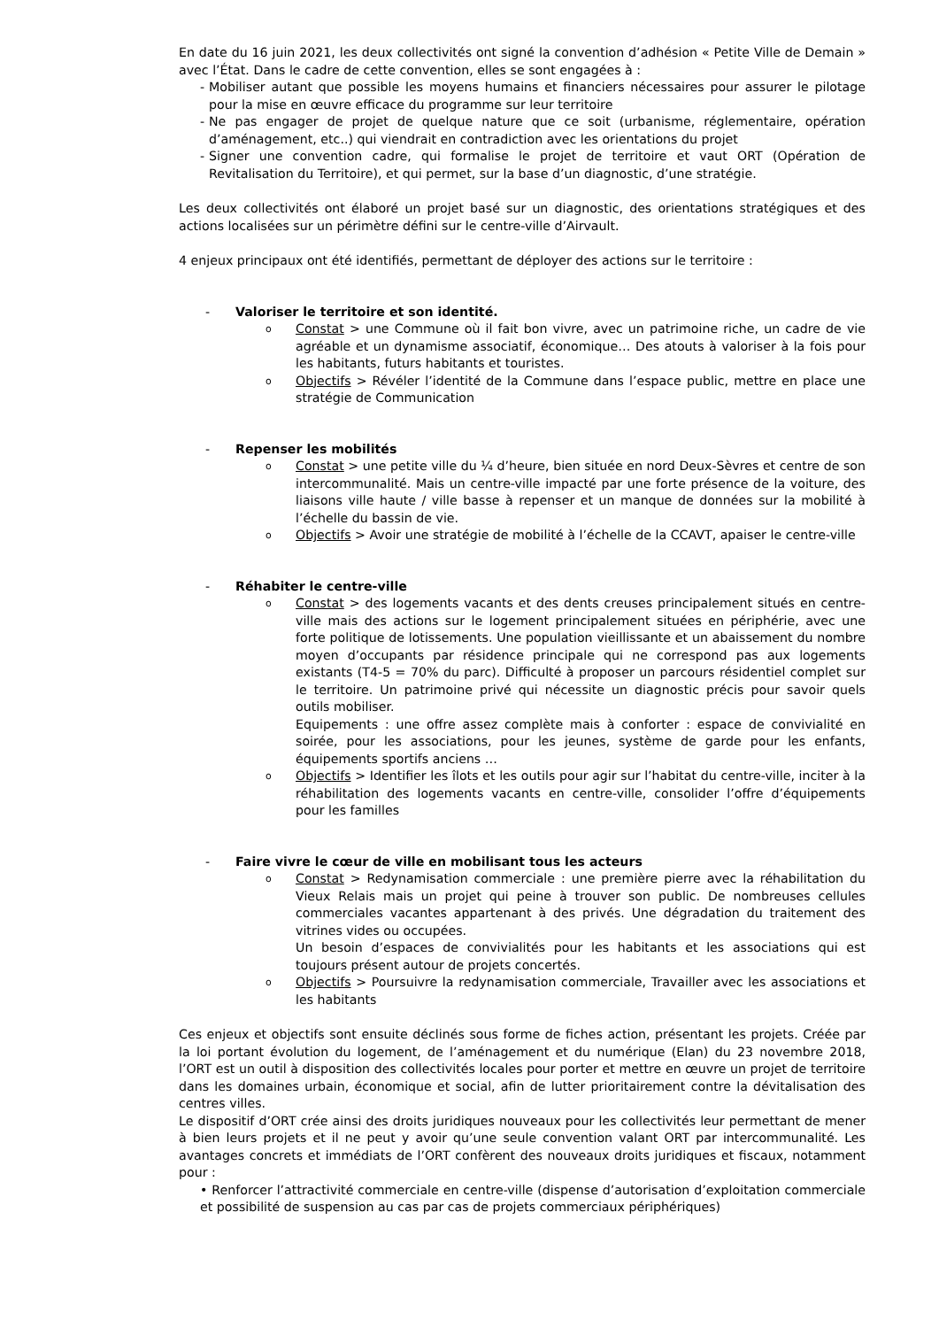En date du 16 juin 2021, les deux collectivités ont signé la convention d’adhésion « Petite Ville de Demain » avec l’État. Dans le cadre de cette convention, elles se sont engagées à :
- Mobiliser autant que possible les moyens humains et financiers nécessaires pour assurer le pilotage pour la mise en œuvre efficace du programme sur leur territoire
- Ne pas engager de projet de quelque nature que ce soit (urbanisme, réglementaire, opération d’aménagement, etc..) qui viendrait en contradiction avec les orientations du projet
- Signer une convention cadre, qui formalise le projet de territoire et vaut ORT (Opération de Revitalisation du Territoire), et qui permet, sur la base d’un diagnostic, d’une stratégie.
Les deux collectivités ont élaboré un projet basé sur un diagnostic, des orientations stratégiques et des actions localisées sur un périmètre défini sur le centre-ville d’Airvault.
4 enjeux principaux ont été identifiés, permettant de déployer des actions sur le territoire :
- Valoriser le territoire et son identité.
o
Constat > une Commune où il fait bon vivre, avec un patrimoine riche, un cadre de vie agréable et un dynamisme associatif, économique… Des atouts à valoriser à la fois pour les habitants, futurs habitants et touristes.
o
Objectifs > Révéler l’identité de la Commune dans l’espace public, mettre en place une stratégie de Communication
- Repenser les mobilités
o
Constat > une petite ville du ¼ d’heure, bien située en nord Deux-Sèvres et centre de son intercommunalité. Mais un centre-ville impacté par une forte présence de la voiture, des liaisons ville haute / ville basse à repenser et un manque de données sur la mobilité à l’échelle du bassin de vie.
o
Objectifs > Avoir une stratégie de mobilité à l’échelle de la CCAVT, apaiser le centre-ville
- Réhabiter le centre-ville
o
Constat > des logements vacants et des dents creuses principalement situés en centre-ville mais des actions sur le logement principalement situées en périphérie, avec une forte politique de lotissements. Une population vieillissante et un abaissement du nombre moyen d’occupants par résidence principale qui ne correspond pas aux logements existants (T4-5 = 70% du parc). Difficulté à proposer un parcours résidentiel complet sur le territoire. Un patrimoine privé qui nécessite un diagnostic précis pour savoir quels outils mobiliser.
Equipements : une offre assez complète mais à conforter : espace de convivialité en soirée, pour les associations, pour les jeunes, système de garde pour les enfants, équipements sportifs anciens …
o
Objectifs > Identifier les îlots et les outils pour agir sur l’habitat du centre-ville, inciter à la réhabilitation des logements vacants en centre-ville, consolider l’offre d’équipements pour les familles
- Faire vivre le cœur de ville en mobilisant tous les acteurs
o
Constat > Redynamisation commerciale : une première pierre avec la réhabilitation du Vieux Relais mais un projet qui peine à trouver son public. De nombreuses cellules commerciales vacantes appartenant à des privés. Une dégradation du traitement des vitrines vides ou occupées.
Un besoin d’espaces de convivialités pour les habitants et les associations qui est toujours présent autour de projets concertés.
o
Objectifs > Poursuivre la redynamisation commerciale, Travailler avec les associations et les habitants
Ces enjeux et objectifs sont ensuite déclinés sous forme de fiches action, présentant les projets. Créée par la loi portant évolution du logement, de l’aménagement et du numérique (Elan) du 23 novembre 2018, l’ORT est un outil à disposition des collectivités locales pour porter et mettre en œuvre un projet de territoire dans les domaines urbain, économique et social, afin de lutter prioritairement contre la dévitalisation des centres villes.
Le dispositif d’ORT crée ainsi des droits juridiques nouveaux pour les collectivités leur permettant de mener à bien leurs projets et il ne peut y avoir qu’une seule convention valant ORT par intercommunalité. Les avantages concrets et immédiats de l’ORT confèrent des nouveaux droits juridiques et fiscaux, notamment pour :
• Renforcer l’attractivité commerciale en centre-ville (dispense d’autorisation d’exploitation commerciale et possibilité de suspension au cas par cas de projets commerciaux périphériques)